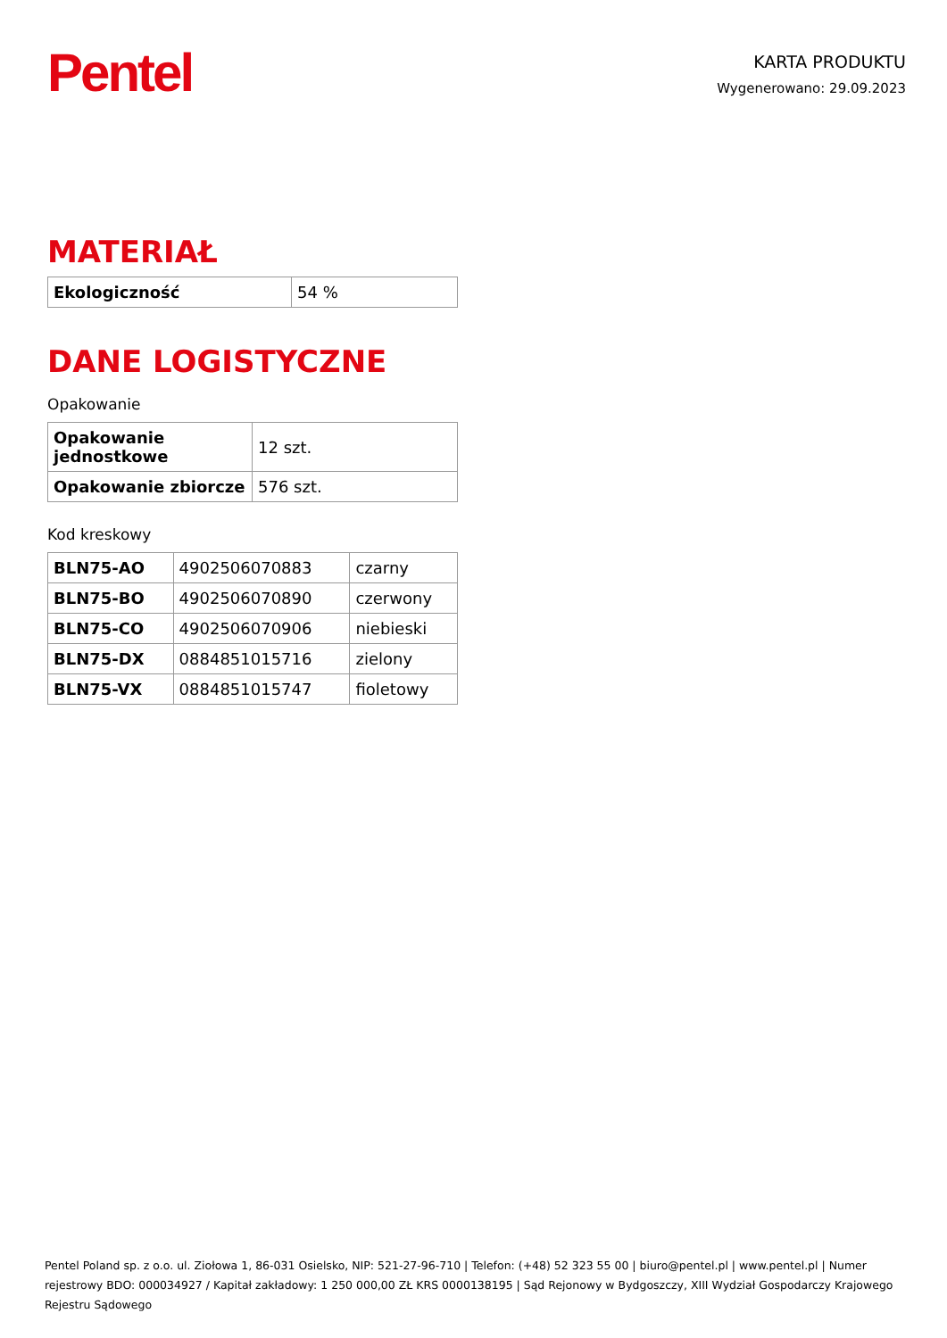Pentel
KARTA PRODUKTU
Wygenerowano: 29.09.2023
MATERIAŁ
| Ekologiczność | 54 % |
DANE LOGISTYCZNE
Opakowanie
| Opakowanie jednostkowe | 12 szt. |
| Opakowanie zbiorcze | 576 szt. |
Kod kreskowy
| BLN75-AO | 4902506070883 | czarny |
| BLN75-BO | 4902506070890 | czerwony |
| BLN75-CO | 4902506070906 | niebieski |
| BLN75-DX | 0884851015716 | zielony |
| BLN75-VX | 0884851015747 | fioletowy |
Pentel Poland sp. z o.o. ul. Ziołowa 1, 86-031 Osielsko, NIP: 521-27-96-710 | Telefon: (+48) 52 323 55 00 | biuro@pentel.pl | www.pentel.pl | Numer rejestrowy BDO: 000034927 / Kapitał zakładowy: 1 250 000,00 ZŁ KRS 0000138195 | Sąd Rejonowy w Bydgoszczy, XIII Wydział Gospodarczy Krajowego Rejestru Sądowego